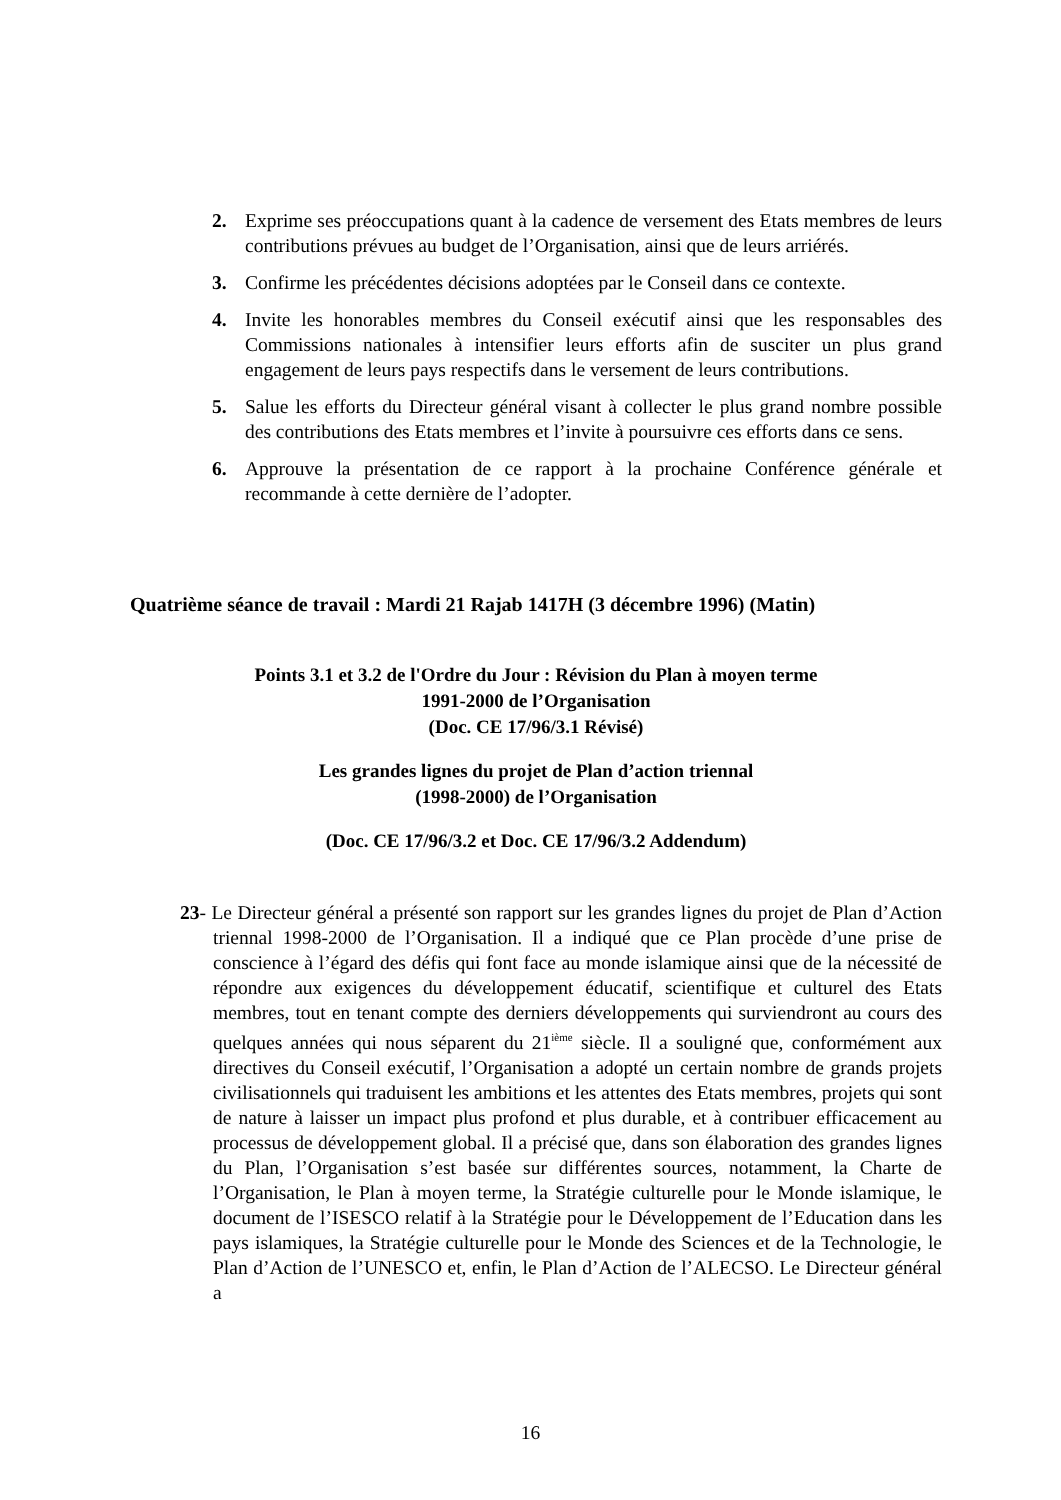2. Exprime ses préoccupations quant à la cadence de versement des Etats membres de leurs contributions prévues au budget de l’Organisation, ainsi que de leurs arriérés.
3. Confirme les précédentes décisions adoptées par le Conseil dans ce contexte.
4. Invite les honorables membres du Conseil exécutif ainsi que les responsables des Commissions nationales à intensifier leurs efforts afin de susciter un plus grand engagement de leurs pays respectifs dans le versement de leurs contributions.
5. Salue les efforts du Directeur général visant à collecter le plus grand nombre possible des contributions des Etats membres et l’invite à poursuivre ces efforts dans ce sens.
6. Approuve la présentation de ce rapport à la prochaine Conférence générale et recommande à cette dernière de l’adopter.
Quatrième séance de travail : Mardi 21 Rajab 1417H (3 décembre 1996) (Matin)
Points 3.1 et 3.2 de l'Ordre du Jour : Révision du Plan à moyen terme
1991-2000 de l’Organisation
(Doc. CE 17/96/3.1 Révisé)
Les grandes lignes du projet de Plan d’action triennal
(1998-2000) de l’Organisation
(Doc. CE 17/96/3.2 et Doc. CE 17/96/3.2 Addendum)
23- Le Directeur général a présenté son rapport sur les grandes lignes du projet de Plan d’Action triennal 1998-2000 de l’Organisation. Il a indiqué que ce Plan procède d’une prise de conscience à l’égard des défis qui font face au monde islamique ainsi que de la nécessité de répondre aux exigences du développement éducatif, scientifique et culturel des Etats membres, tout en tenant compte des derniers développements qui surviendront au cours des quelques années qui nous séparent du 21<sup>ième</sup> siècle. Il a souligné que, conformément aux directives du Conseil exécutif, l’Organisation a adopté un certain nombre de grands projets civilisationnels qui traduisent les ambitions et les attentes des Etats membres, projets qui sont de nature à laisser un impact plus profond et plus durable, et à contribuer efficacement au processus de développement global. Il a précisé que, dans son élaboration des grandes lignes du Plan, l’Organisation s’est basée sur différentes sources, notamment, la Charte de l’Organisation, le Plan à moyen terme, la Stratégie culturelle pour le Monde islamique, le document de l’ISESCO relatif à la Stratégie pour le Développement de l’Education dans les pays islamiques, la Stratégie culturelle pour le Monde des Sciences et de la Technologie, le Plan d’Action de l’UNESCO et, enfin, le Plan d’Action de l’ALECSO. Le Directeur général a
16